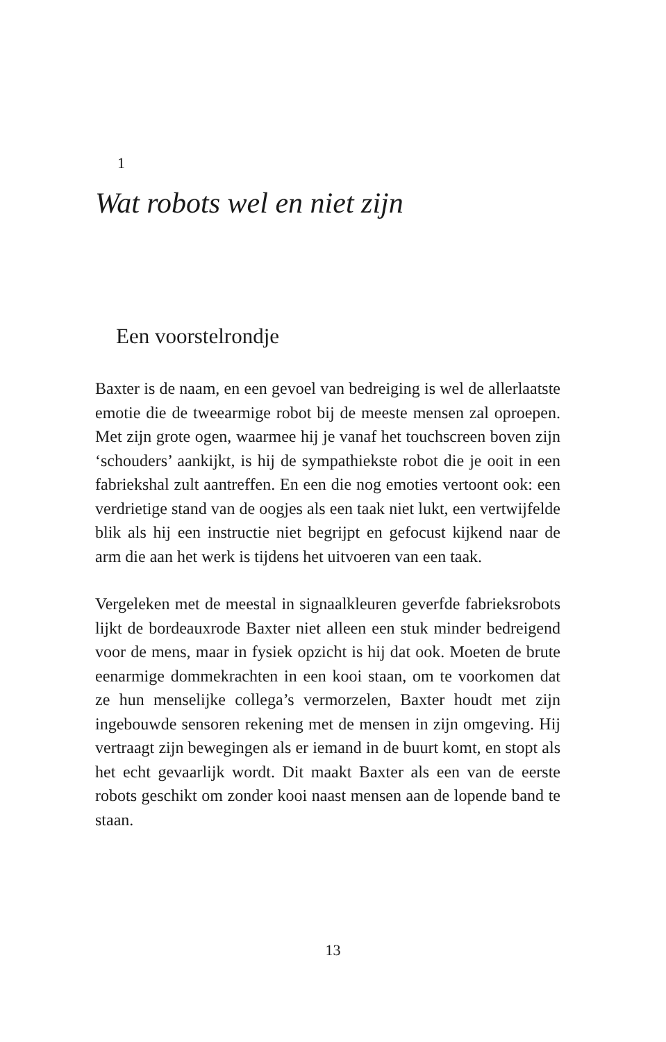1
Wat robots wel en niet zijn
Een voorstelrondje
Baxter is de naam, en een gevoel van bedreiging is wel de allerlaatste emotie die de tweearmige robot bij de meeste mensen zal oproepen. Met zijn grote ogen, waarmee hij je vanaf het touchscreen boven zijn ‘schouders’ aankijkt, is hij de sympathiekste robot die je ooit in een fabriekshal zult aantreffen. En een die nog emoties vertoont ook: een verdrietige stand van de oogjes als een taak niet lukt, een vertwijfelde blik als hij een instructie niet begrijpt en gefocust kijkend naar de arm die aan het werk is tijdens het uitvoeren van een taak.
Vergeleken met de meestal in signaalkleuren geverfde fabrieksrobots lijkt de bordeauxrode Baxter niet alleen een stuk minder bedreigend voor de mens, maar in fysiek opzicht is hij dat ook. Moeten de brute eenarmige dommekrachten in een kooi staan, om te voorkomen dat ze hun menselijke collega’s vermorzelen, Baxter houdt met zijn ingebouwde sensoren rekening met de mensen in zijn omgeving. Hij vertraagt zijn bewegingen als er iemand in de buurt komt, en stopt als het echt gevaarlijk wordt. Dit maakt Baxter als een van de eerste robots geschikt om zonder kooi naast mensen aan de lopende band te staan.
13